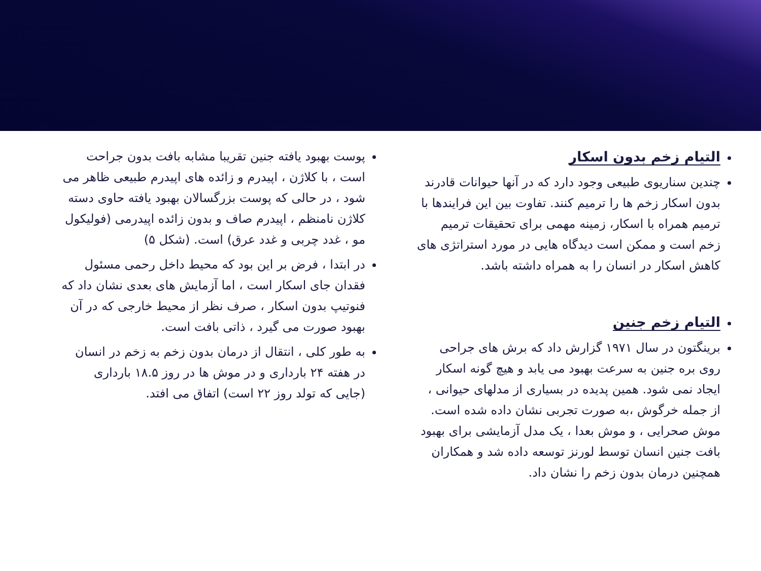التیام زخم بدون اسکار
چندین سناریوی طبیعی وجود دارد که در آنها حیوانات قادرند بدون اسکار زخم ها را ترمیم کنند. تفاوت بین این فرایندها با ترمیم همراه با اسکار، زمینه مهمی برای تحقیقات ترمیم زخم است و ممکن است دیدگاه هایی در مورد استراتژی های کاهش اسکار در انسان را به همراه داشته باشد.
التیام زخم جنین
برینگتون در سال ۱۹۷۱ گزارش داد که برش های جراحی روی بره جنین به سرعت بهبود می یابد و هیچ گونه اسکار ایجاد نمی شود. همین پدیده در بسیاری از مدلهای حیوانی ، از جمله خرگوش ،به صورت تجربی نشان داده شده است. موش صحرایی ، و موش بعدا ، یک مدل آزمایشی برای بهبود بافت جنین انسان توسط لورنز توسعه داده شد و همکاران همچنین درمان بدون زخم را نشان داد.
پوست بهبود یافته جنین تقریبا مشابه بافت بدون جراحت است ، با کلاژن ، اپیدرم و زائده های اپیدرم طبیعی ظاهر می شود ، در حالی که پوست بزرگسالان بهبود یافته حاوی دسته کلاژن نامنظم ، اپیدرم صاف و بدون زائده اپیدرمی (فولیکول مو ، غدد چربی و غدد عرق) است. (شکل ۵)
در ابتدا ، فرض بر این بود که محیط داخل رحمی مسئول فقدان جای اسکار است ، اما آزمایش های بعدی نشان داد که فنوتیپ بدون اسکار ، صرف نظر از محیط خارجی که در آن بهبود صورت می گیرد ، ذاتی بافت است.
به طور کلی ، انتقال از درمان بدون زخم به زخم در انسان در هفته ۲۴ بارداری و در موش ها در روز ۱۸.۵ بارداری (جایی که تولد روز ۲۲ است) اتفاق می افتد.